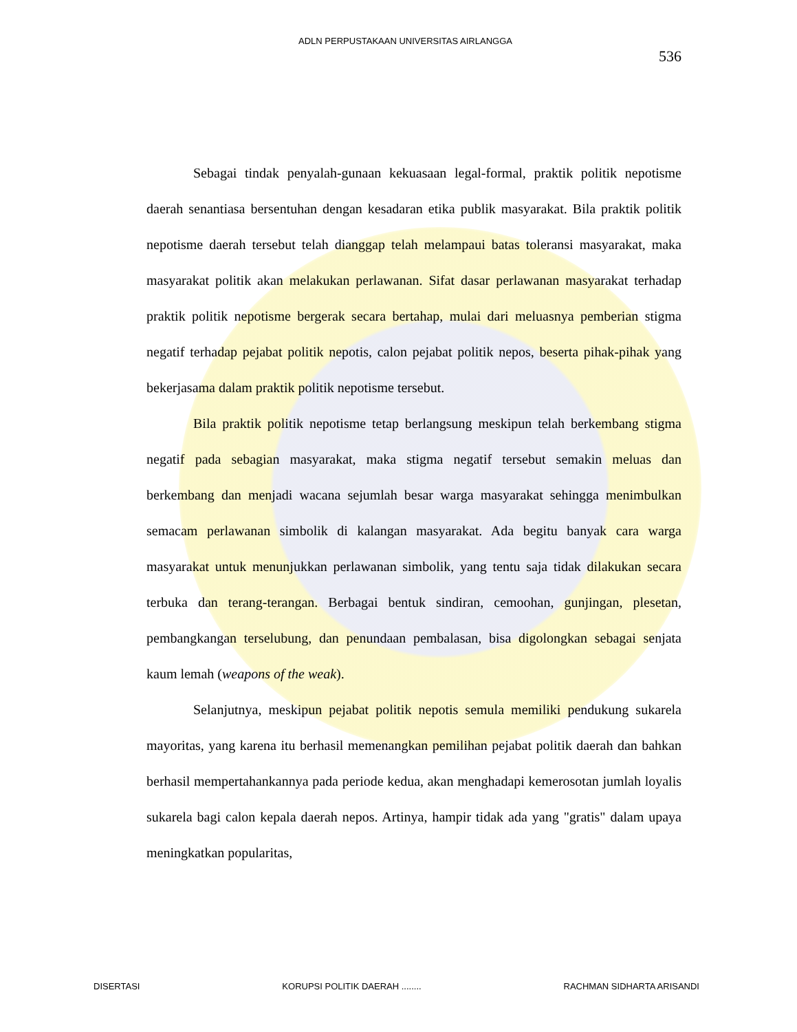ADLN PERPUSTAKAAN UNIVERSITAS AIRLANGGA
536
Sebagai tindak penyalah-gunaan kekuasaan legal-formal, praktik politik nepotisme daerah senantiasa bersentuhan dengan kesadaran etika publik masyarakat. Bila praktik politik nepotisme daerah tersebut telah dianggap telah melampaui batas toleransi masyarakat, maka masyarakat politik akan melakukan perlawanan. Sifat dasar perlawanan masyarakat terhadap praktik politik nepotisme bergerak secara bertahap, mulai dari meluasnya pemberian stigma negatif terhadap pejabat politik nepotis, calon pejabat politik nepos, beserta pihak-pihak yang bekerjasama dalam praktik politik nepotisme tersebut.
Bila praktik politik nepotisme tetap berlangsung meskipun telah berkembang stigma negatif pada sebagian masyarakat, maka stigma negatif tersebut semakin meluas dan berkembang dan menjadi wacana sejumlah besar warga masyarakat sehingga menimbulkan semacam perlawanan simbolik di kalangan masyarakat. Ada begitu banyak cara warga masyarakat untuk menunjukkan perlawanan simbolik, yang tentu saja tidak dilakukan secara terbuka dan terang-terangan. Berbagai bentuk sindiran, cemoohan, gunjingan, plesetan, pembangkangan terselubung, dan penundaan pembalasan, bisa digolongkan sebagai senjata kaum lemah (weapons of the weak).
Selanjutnya, meskipun pejabat politik nepotis semula memiliki pendukung sukarela mayoritas, yang karena itu berhasil memenangkan pemilihan pejabat politik daerah dan bahkan berhasil mempertahankannya pada periode kedua, akan menghadapi kemerosotan jumlah loyalis sukarela bagi calon kepala daerah nepos. Artinya, hampir tidak ada yang "gratis" dalam upaya meningkatkan popularitas,
DISERTASI KORUPSI POLITIK DAERAH ........ RACHMAN SIDHARTA ARISANDI